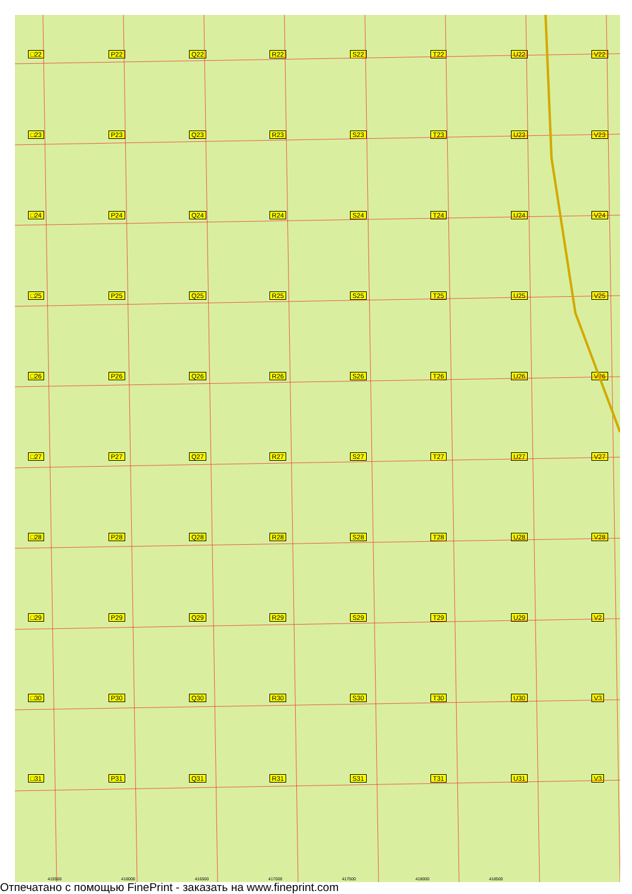□22
P22
Q22
R22
S22
T22
U22
V22
□23
P23
Q23
R23
S23
T23
U23
V23
□24
P24
Q24
R24
S24
T24
U24
V24
□25
P25
Q25
R25
S25
T25
U25
V25
□26
P26
Q26
R26
S26
T26
U26
V26
□27
P27
Q27
R27
S27
T27
U27
V27
□28
P28
Q28
R28
S28
T28
U28
V28
□29
P29
Q29
R29
S29
T29
U29
V2
□30
P30
Q30
R30
S30
T30
U30
V3
□31
P31
Q31
R31
S31
T31
U31
V3
415500 416000 416500 417000 417500 418000 418500
Отпечатано с помощью FinePrint - заказать на www.fineprint.com